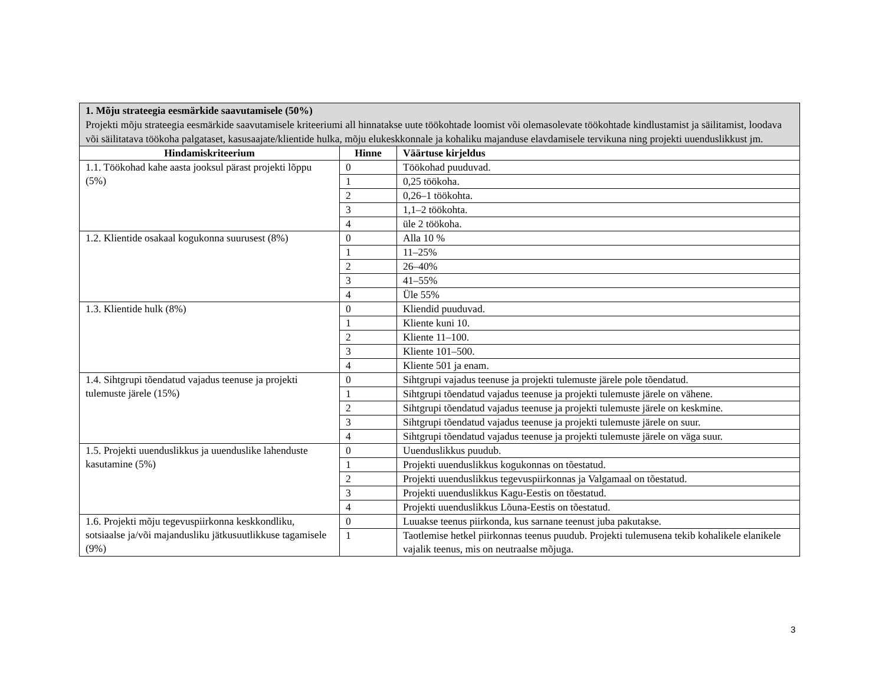| 1. Mõju strateegia eesmärkide saavutamisele (50%) Projekti mõju strateegia eesmärkide saavutamisele kriteeriumi all hinnatakse uute töökohtade loomist või olemasolevate töökohtade kindlustamist ja säilitamist, loodava või säilitatava töökoha palgataset, kasusaajate/klientide hulka, mõju elukeskkonnale ja kohaliku majanduse elavdamisele tervikuna ning projekti uuenduslikkust jm. | | |
| Hindamiskriteerium | Hinne | Väärtuse kirjeldus |
| 1.1. Töökohad kahe aasta jooksul pärast projekti lõppu (5%) | 0 | Töökohad puuduvad. |
| | 1 | 0,25 töökoha. |
| | 2 | 0,26–1 töökohta. |
| | 3 | 1,1–2 töökohta. |
| | 4 | üle 2 töökoha. |
| 1.2. Klientide osakaal kogukonna suurusest (8%) | 0 | Alla 10 % |
| | 1 | 11–25% |
| | 2 | 26–40% |
| | 3 | 41–55% |
| | 4 | Üle 55% |
| 1.3. Klientide hulk (8%) | 0 | Kliendid puuduvad. |
| | 1 | Kliente kuni 10. |
| | 2 | Kliente 11–100. |
| | 3 | Kliente 101–500. |
| | 4 | Kliente 501 ja enam. |
| 1.4. Sihtgrupi tõendatud vajadus teenuse ja projekti tulemuste järele (15%) | 0 | Sihtgrupi vajadus teenuse ja projekti tulemuste järele pole tõendatud. |
| | 1 | Sihtgrupi tõendatud vajadus teenuse ja projekti tulemuste järele on vähene. |
| | 2 | Sihtgrupi tõendatud vajadus teenuse ja projekti tulemuste järele on keskmine. |
| | 3 | Sihtgrupi tõendatud vajadus teenuse ja projekti tulemuste järele on suur. |
| | 4 | Sihtgrupi tõendatud vajadus teenuse ja projekti tulemuste järele on väga suur. |
| 1.5. Projekti uuenduslikkus ja uuenduslike lahenduste kasutamine (5%) | 0 | Uuenduslikkus puudub. |
| | 1 | Projekti uuenduslikkus kogukonnas on tõestatud. |
| | 2 | Projekti uuenduslikkus tegevuspiirkonnas ja Valgamaal on tõestatud. |
| | 3 | Projekti uuenduslikkus Kagu-Eestis on tõestatud. |
| | 4 | Projekti uuenduslikkus Lõuna-Eestis on tõestatud. |
| 1.6. Projekti mõju tegevuspiirkonna keskkondliku, sotsiaalse ja/või majandusliku jätkusuutlikkuse tagamisele (9%) | 0 | Luuakse teenus piirkonda, kus sarnane teenust juba pakutakse. |
| | 1 | Taotlemise hetkel piirkonnas teenus puudub. Projekti tulemusena tekib kohalikele elanikele vajalik teenus, mis on neutraalse mõjuga. |
3